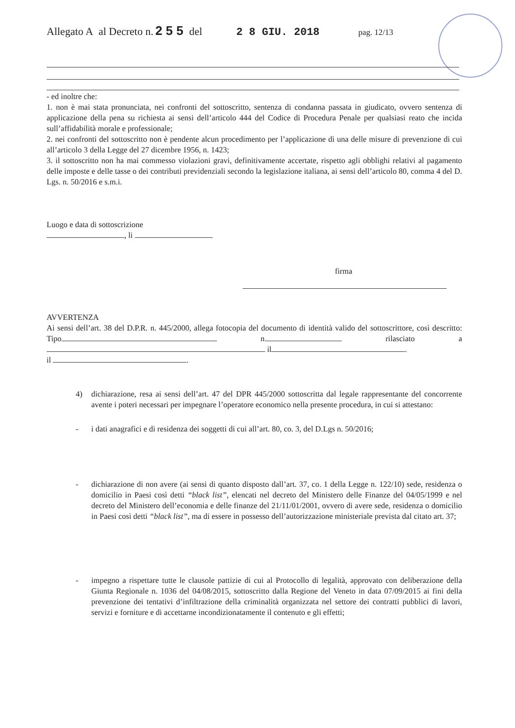Allegato A al Decreto n. 2 5 5 del 2 8 GIU. 2018 pag. 12/13
- ed inoltre che:
1. non è mai stata pronunciata, nei confronti del sottoscritto, sentenza di condanna passata in giudicato, ovvero sentenza di applicazione della pena su richiesta ai sensi dell’articolo 444 del Codice di Procedura Penale per qualsiasi reato che incida sull’affidabilità morale e professionale;
2. nei confronti del sottoscritto non è pendente alcun procedimento per l’applicazione di una delle misure di prevenzione di cui all’articolo 3 della Legge del 27 dicembre 1956, n. 1423;
3. il sottoscritto non ha mai commesso violazioni gravi, definitivamente accertate, rispetto agli obblighi relativi al pagamento delle imposte e delle tasse o dei contributi previdenziali secondo la legislazione italiana, ai sensi dell’articolo 80, comma 4 del D. Lgs. n. 50/2016 e s.m.i.
Luogo e data di sottoscrizione
, li
firma
AVVERTENZA
Ai sensi dell’art. 38 del D.P.R. n. 445/2000, allega fotocopia del documento di identità valido del sottoscrittore, così descritto: Tipo n. rilasciato a il .
il .
4) dichiarazione, resa ai sensi dell’art. 47 del DPR 445/2000 sottoscritta dal legale rappresentante del concorrente avente i poteri necessari per impegnare l’operatore economico nella presente procedura, in cui si attestano:
- i dati anagrafici e di residenza dei soggetti di cui all’art. 80, co. 3, del D.Lgs n. 50/2016;
- dichiarazione di non avere (ai sensi di quanto disposto dall’art. 37, co. 1 della Legge n. 122/10) sede, residenza o domicilio in Paesi così detti “black list”, elencati nel decreto del Ministero delle Finanze del 04/05/1999 e nel decreto del Ministero dell’economia e delle finanze del 21/11/01/2001, ovvero di avere sede, residenza o domicilio in Paesi così detti “black list”, ma di essere in possesso dell’autorizzazione ministeriale prevista dal citato art. 37;
- impegno a rispettare tutte le clausole pattizie di cui al Protocollo di legalità, approvato con deliberazione della Giunta Regionale n. 1036 del 04/08/2015, sottoscritto dalla Regione del Veneto in data 07/09/2015 ai fini della prevenzione dei tentativi d’infiltrazione della criminalità organizzata nel settore dei contratti pubblici di lavori, servizi e forniture e di accettarne incondizionatamente il contenuto e gli effetti;